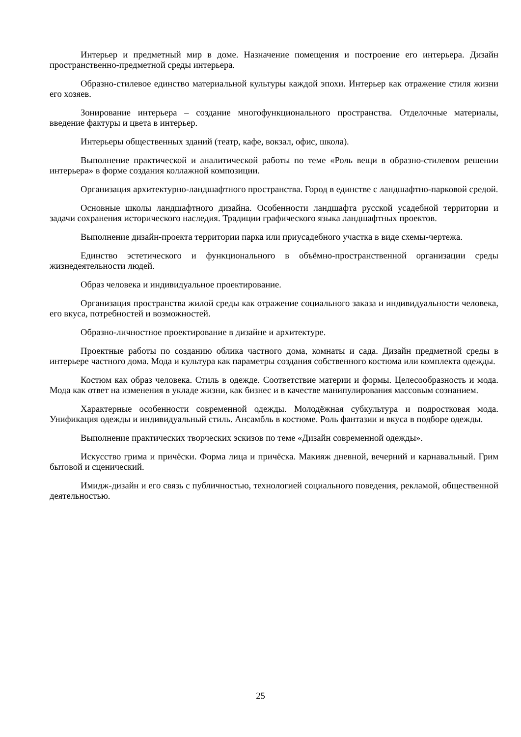Интерьер и предметный мир в доме. Назначение помещения и построение его интерьера. Дизайн пространственно-предметной среды интерьера.
Образно-стилевое единство материальной культуры каждой эпохи. Интерьер как отражение стиля жизни его хозяев.
Зонирование интерьера – создание многофункционального пространства. Отделочные материалы, введение фактуры и цвета в интерьер.
Интерьеры общественных зданий (театр, кафе, вокзал, офис, школа).
Выполнение практической и аналитической работы по теме «Роль вещи в образно-стилевом решении интерьера» в форме создания коллажной композиции.
Организация архитектурно-ландшафтного пространства. Город в единстве с ландшафтно-парковой средой.
Основные школы ландшафтного дизайна. Особенности ландшафта русской усадебной территории и задачи сохранения исторического наследия. Традиции графического языка ландшафтных проектов.
Выполнение дизайн-проекта территории парка или приусадебного участка в виде схемы-чертежа.
Единство эстетического и функционального в объёмно-пространственной организации среды жизнедеятельности людей.
Образ человека и индивидуальное проектирование.
Организация пространства жилой среды как отражение социального заказа и индивидуальности человека, его вкуса, потребностей и возможностей.
Образно-личностное проектирование в дизайне и архитектуре.
Проектные работы по созданию облика частного дома, комнаты и сада. Дизайн предметной среды в интерьере частного дома. Мода и культура как параметры создания собственного костюма или комплекта одежды.
Костюм как образ человека. Стиль в одежде. Соответствие материи и формы. Целесообразность и мода. Мода как ответ на изменения в укладе жизни, как бизнес и в качестве манипулирования массовым сознанием.
Характерные особенности современной одежды. Молодёжная субкультура и подростковая мода. Унификация одежды и индивидуальный стиль. Ансамбль в костюме. Роль фантазии и вкуса в подборе одежды.
Выполнение практических творческих эскизов по теме «Дизайн современной одежды».
Искусство грима и причёски. Форма лица и причёска. Макияж дневной, вечерний и карнавальный. Грим бытовой и сценический.
Имидж-дизайн и его связь с публичностью, технологией социального поведения, рекламой, общественной деятельностью.
25